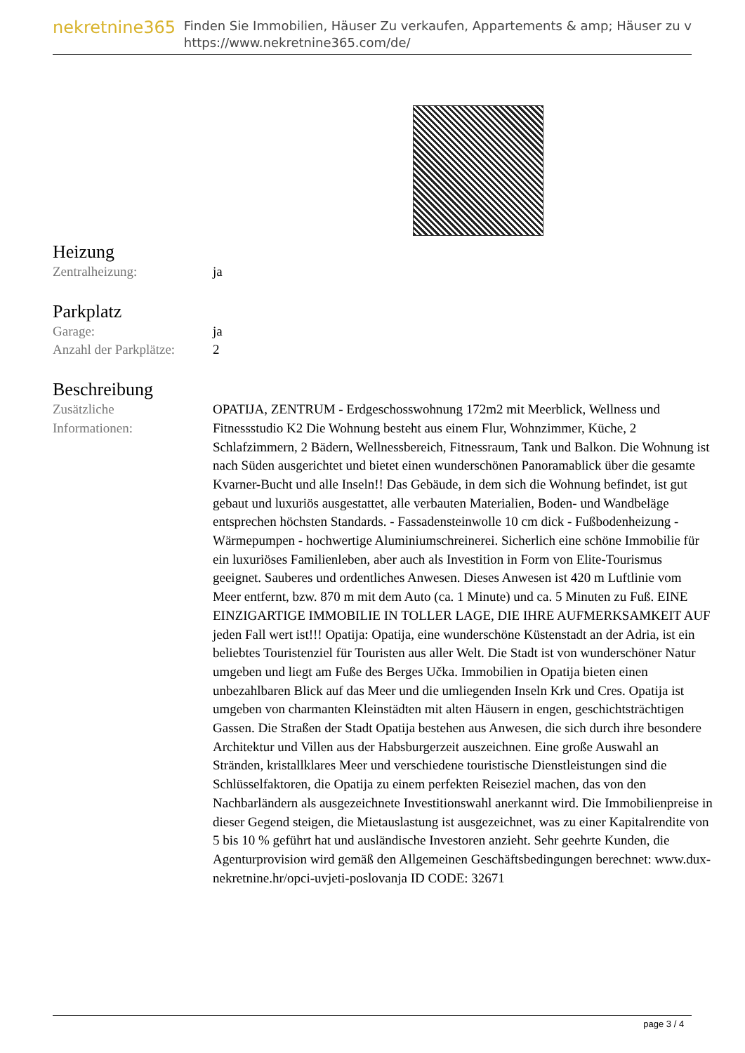nekretnine365
Finden Sie Immobilien, Häuser Zu verkaufen, Appartements & amp; Häuser zu v
https://www.nekretnine365.com/de/
Heizung
| Zentralheizung: | ja |
Parkplatz
| Garage: | ja |
| Anzahl der Parkplätze: | 2 |
Beschreibung
| Zusätzliche Informationen: | OPATIJA, ZENTRUM - Erdgeschosswohnung 172m2 mit Meerblick, Wellness und Fitnessstudio K2 Die Wohnung besteht aus einem Flur, Wohnzimmer, Küche, 2 Schlafzimmern, 2 Bädern, Wellnessbereich, Fitnessraum, Tank und Balkon. Die Wohnung ist nach Süden ausgerichtet und bietet einen wunderschönen Panoramablick über die gesamte Kvarner-Bucht und alle Inseln!! Das Gebäude, in dem sich die Wohnung befindet, ist gut gebaut und luxuriös ausgestattet, alle verbauten Materialien, Boden- und Wandbeläge entsprechen höchsten Standards. - Fassadensteinwolle 10 cm dick - Fußbodenheizung - Wärmepumpen - hochwertige Aluminiumschreinerei. Sicherlich eine schöne Immobilie für ein luxuriöses Familienleben, aber auch als Investition in Form von Elite-Tourismus geeignet. Sauberes und ordentliches Anwesen. Dieses Anwesen ist 420 m Luftlinie vom Meer entfernt, bzw. 870 m mit dem Auto (ca. 1 Minute) und ca. 5 Minuten zu Fuß. EINE EINZIGARTIGE IMMOBILIE IN TOLLER LAGE, DIE IHRE AUFMERKSAMKEIT AUF jeden Fall wert ist!!! Opatija: Opatija, eine wunderschöne Küstenstadt an der Adria, ist ein beliebtes Touristenziel für Touristen aus aller Welt. Die Stadt ist von wunderschöner Natur umgeben und liegt am Fuße des Berges Učka. Immobilien in Opatija bieten einen unbezahlbaren Blick auf das Meer und die umliegenden Inseln Krk und Cres. Opatija ist umgeben von charmanten Kleinstädten mit alten Häusern in engen, geschichtsträchtigen Gassen. Die Straßen der Stadt Opatija bestehen aus Anwesen, die sich durch ihre besondere Architektur und Villen aus der Habsburgerzeit auszeichnen. Eine große Auswahl an Stränden, kristallklares Meer und verschiedene touristische Dienstleistungen sind die Schlüsselfaktoren, die Opatija zu einem perfekten Reiseziel machen, das von den Nachbarländern als ausgezeichnete Investitionswahl anerkannt wird. Die Immobilienpreise in dieser Gegend steigen, die Mietauslastung ist ausgezeichnet, was zu einer Kapitalrendite von 5 bis 10 % geführt hat und ausländische Investoren anzieht. Sehr geehrte Kunden, die Agenturprovision wird gemäß den Allgemeinen Geschäftsbedingungen berechnet: www.dux-nekretnine.hr/opci-uvjeti-poslovanja ID CODE: 32671 |
page 3 / 4